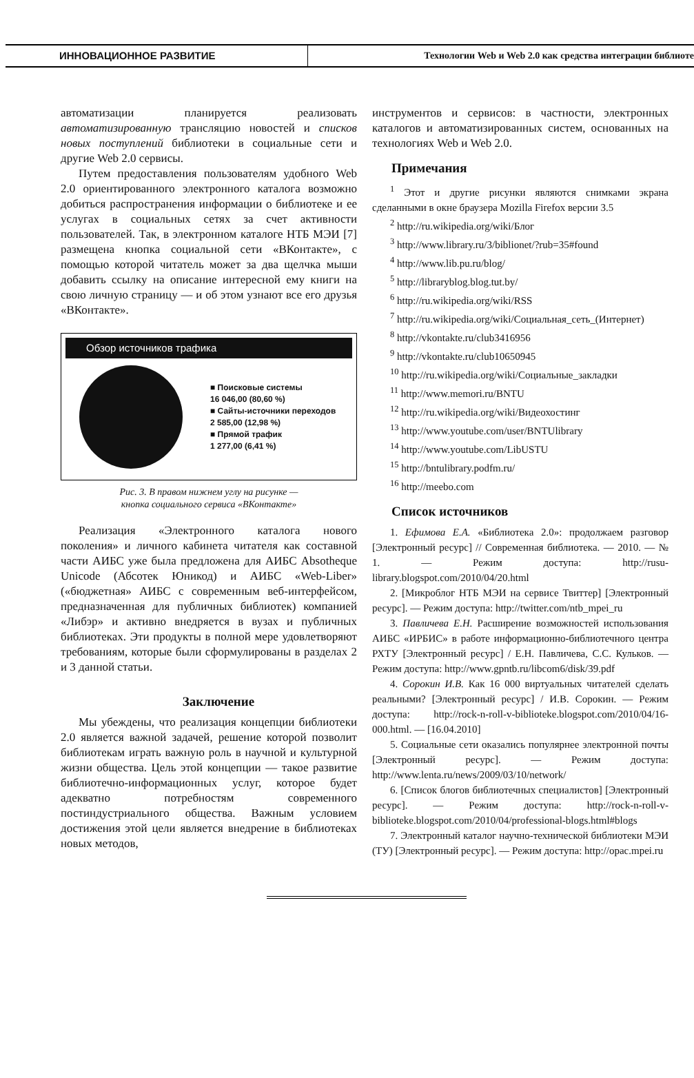ИННОВАЦИОННОЕ РАЗВИТИЕ
Технологии Web и Web 2.0 как средства интеграции библиоте
автоматизации планируется реализовать автоматизированную трансляцию новостей и списков новых поступлений библиотеки в социальные сети и другие Web 2.0 сервисы.
Путем предоставления пользователям удобного Web 2.0 ориентированного электронного каталога возможно добиться распространения информации о библиотеке и ее услугах в социальных сетях за счет активности пользователей. Так, в электронном каталоге НТБ МЭИ [7] размещена кнопка социальной сети «ВКонтакте», с помощью которой читатель может за два щелчка мыши добавить ссылку на описание интересной ему книги на свою личную страницу — и об этом узнают все его друзья «ВКонтакте».
Обзор источников трафика
■ Поисковые системы
16 046,00 (80,60 %)
■ Сайты-источники переходов
2 585,00 (12,98 %)
■ Прямой трафик
1 277,00 (6,41 %)
Рис. 3. В правом нижнем углу на рисунке —
кнопка социального сервиса «ВКонтакте»
Реализация «Электронного каталога нового поколения» и личного кабинета читателя как составной части АИБС уже была предложена для АИБС Absotheque Unicode (Абсотек Юникод) и АИБС «Web-Liber» («бюджетная» АИБС с современным веб-интерфейсом, предназначенная для публичных библиотек) компанией «Либэр» и активно внедряется в вузах и публичных библиотеках. Эти продукты в полной мере удовлетворяют требованиям, которые были сформулированы в разделах 2 и 3 данной статьи.
Заключение
Мы убеждены, что реализация концепции библиотеки 2.0 является важной задачей, решение которой позволит библиотекам играть важную роль в научной и культурной жизни общества. Цель этой концепции — такое развитие библиотечно-информационных услуг, которое будет адекватно потребностям современного постиндустриального общества. Важным условием достижения этой цели является внедрение в библиотеках новых методов,
инструментов и сервисов: в частности, электронных каталогов и автоматизированных систем, основанных на технологиях Web и Web 2.0.
Примечания
<sup>1</sup> Этот и другие рисунки являются снимками экрана сделанными в окне браузера Mozilla Firefox версии 3.5
<sup>2</sup> http://ru.wikipedia.org/wiki/Блог
<sup>3</sup> http://www.library.ru/3/biblionet/?rub=35#found
<sup>4</sup> http://www.lib.pu.ru/blog/
<sup>5</sup> http://libraryblog.blog.tut.by/
<sup>6</sup> http://ru.wikipedia.org/wiki/RSS
<sup>7</sup> http://ru.wikipedia.org/wiki/Социальная_сеть_(Интернет)
<sup>8</sup> http://vkontakte.ru/club3416956
<sup>9</sup> http://vkontakte.ru/club10650945
<sup>10</sup> http://ru.wikipedia.org/wiki/Социальные_закладки
<sup>11</sup> http://www.memori.ru/BNTU
<sup>12</sup> http://ru.wikipedia.org/wiki/Видеохостинг
<sup>13</sup> http://www.youtube.com/user/BNTUlibrary
<sup>14</sup> http://www.youtube.com/LibUSTU
<sup>15</sup> http://bntulibrary.podfm.ru/
<sup>16</sup> http://meebo.com
Список источников
1. Ефимова Е.А. «Библиотека 2.0»: продолжаем разговор [Электронный ресурс] // Современная библиотека. — 2010. — № 1. — Режим доступа: http://rusu-library.blogspot.com/2010/04/20.html
2. [Микроблог НТБ МЭИ на сервисе Твиттер] [Электронный ресурс]. — Режим доступа: http://twitter.com/ntb_mpei_ru
3. Павличева Е.Н. Расширение возможностей использования АИБС «ИРБИС» в работе информационно-библиотечного центра РХТУ [Электронный ресурс] / Е.Н. Павличева, С.С. Кульков. — Режим доступа: http://www.gpntb.ru/libcom6/disk/39.pdf
4. Сорокин И.В. Как 16 000 виртуальных читателей сделать реальными? [Электронный ресурс] / И.В. Сорокин. — Режим доступа: http://rock-n-roll-v-biblioteke.blogspot.com/2010/04/16-000.html. — [16.04.2010]
5. Социальные сети оказались популярнее электронной почты [Электронный ресурс]. — Режим доступа: http://www.lenta.ru/news/2009/03/10/network/
6. [Список блогов библиотечных специалистов] [Электронный ресурс]. — Режим доступа: http://rock-n-roll-v-biblioteke.blogspot.com/2010/04/professional-blogs.html#blogs
7. Электронный каталог научно-технической библиотеки МЭИ (ТУ) [Электронный ресурс]. — Режим доступа: http://opac.mpei.ru